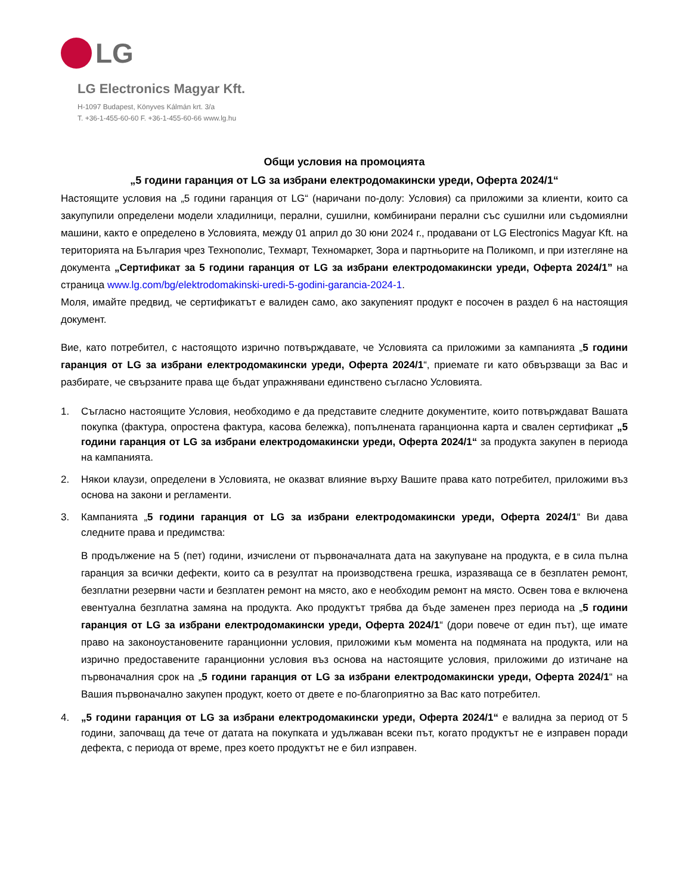LG
LG Electronics Magyar Kft.
H-1097 Budapest, Könyves Kálmán krt. 3/a
T. +36-1-455-60-60 F. +36-1-455-60-66 www.lg.hu
Общи условия на промоцията
„5 години гаранция от LG за избрани електродомакински уреди, Оферта 2024/1“
Настоящите условия на „5 години гаранция от LG“ (наричани по-долу: Условия) са приложими за клиенти, които са закупупили определени модели хладилници, перални, сушилни, комбинирани перални със сушилни или съдомиялни машини, както е определено в Условията, между 01 април до 30 юни 2024 г., продавани от LG Electronics Magyar Kft. на територията на България чрез Технополис, Техмарт, Техномаркет, Зора и партньорите на Поликомп, и при изтегляне на документа „Сертификат за 5 години гаранция от LG за избрани електродомакински уреди, Оферта 2024/1” на страница www.lg.com/bg/elektrodomakinski-uredi-5-godini-garancia-2024-1.
Моля, имайте предвид, че сертификатът е валиден само, ако закупеният продукт е посочен в раздел 6 на настоящия документ.
Вие, като потребител, с настоящото изрично потвърждавате, че Условията са приложими за кампанията „5 години гаранция от LG за избрани електродомакински уреди, Оферта 2024/1“, приемате ги като обвързващи за Вас и разбирате, че свързаните права ще бъдат упражнявани единствено съгласно Условията.
1. Съгласно настоящите Условия, необходимо е да представите следните документите, които потвърждават Вашата покупка (фактура, опростена фактура, касова бележка), попълнената гаранционна карта и свален сертификат „5 години гаранция от LG за избрани електродомакински уреди, Оферта 2024/1“ за продукта закупен в периода на кампанията.
2. Някои клаузи, определени в Условията, не оказват влияние върху Вашите права като потребител, приложими въз основа на закони и регламенти.
3. Кампанията „5 години гаранция от LG за избрани електродомакински уреди, Оферта 2024/1“ Ви дава следните права и предимства:
В продължение на 5 (пет) години, изчислени от първоначалната дата на закупуване на продукта, е в сила пълна гаранция за всички дефекти, които са в резултат на производствена грешка, изразяваща се в безплатен ремонт, безплатни резервни части и безплатен ремонт на място, ако е необходим ремонт на място. Освен това е включена евентуална безплатна замяна на продукта. Ако продуктът трябва да бъде заменен през периода на „5 години гаранция от LG за избрани електродомакински уреди, Оферта 2024/1“ (дори повече от един път), ще имате право на законоустановените гаранционни условия, приложими към момента на подмяната на продукта, или на изрично предоставените гаранционни условия въз основа на настоящите условия, приложими до изтичане на първоначалния срок на „5 години гаранция от LG за избрани електродомакински уреди, Оферта 2024/1“ на Вашия първоначално закупен продукт, което от двете е по-благоприятно за Вас като потребител.
4. „5 години гаранция от LG за избрани електродомакински уреди, Оферта 2024/1“ е валидна за период от 5 години, започващ да тече от датата на покупката и удължаван всеки път, когато продуктът не е изправен поради дефекта, с периода от време, през което продуктът не е бил изправен.